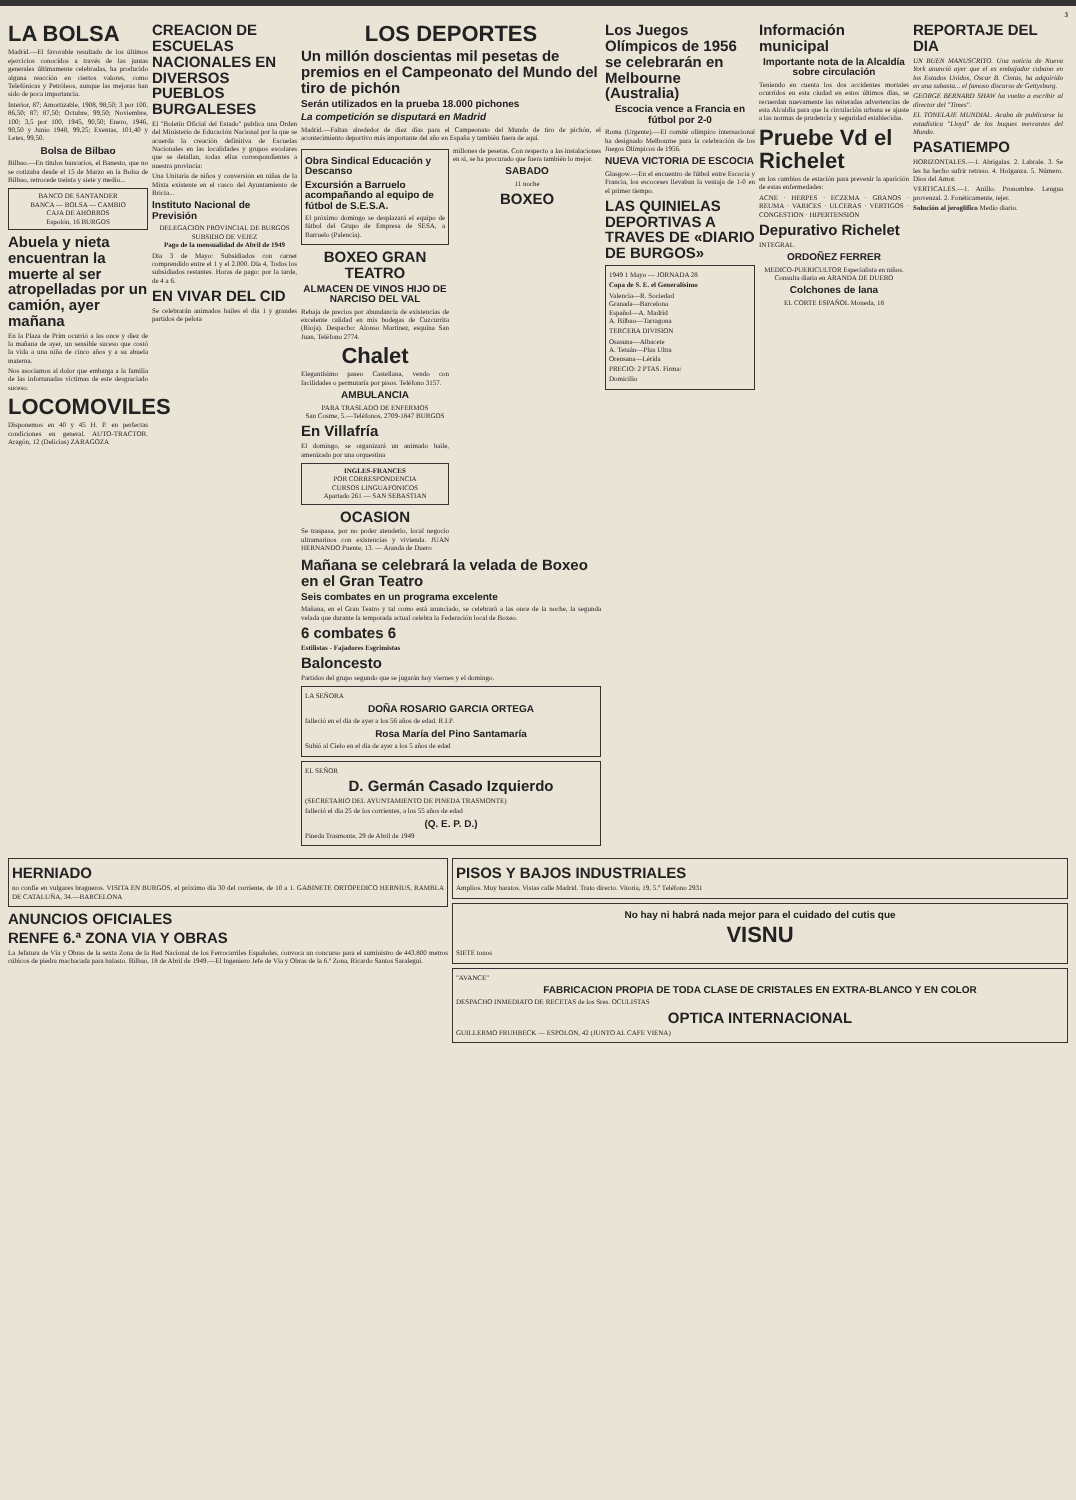3
LA BOLSA
Madrid.—El favorable resultado de los últimos ejercicios conocidos a través de las juntas generales últimamente celebradas, ha producido alguna reacción en ciertos valores, como Telefónicas y Petróleos, aunque las mejoras han sido de poca importancia.
Interior, 87; Amortizable, 1908, 98,50; 3 por 100, 86,50; 87; 87,50; Octubre, 99,50; Noviembre, 100; 3,5 por 100, 1945, 90,50; Enero, 1946, 90,50 y Junio 1948, 99,25; Exentas, 101,40 y Letes, 99,50.
Bolsa de Bilbao
Bilbao.—En títulos bancarios, el Banesto, que no se cotizaba desde el 15 de Marzo en la Bolsa de Bilbao, retrocede treinta y siete y medio...
BANCO DE SANTANDER
BANCA — BOLSA — CAMBIO
CAJA DE AHORROS
Espolón, 16 BURGOS
Abuela y nieta encuentran la muerte al ser atropelladas por un camión, ayer mañana
En la Plaza de Prim ocurrió a las once y diez de la mañana de ayer, un sensible suceso que costó la vida a una niña de cinco años y a su abuela materna.
Nos asociamos al dolor que embarga a la familia de las infortunadas víctimas de este desgraciado suceso.
LOCOMOVILES
Disponemos en 40 y 45 H. P. en perfectas condiciones en general. AUTO-TRACTOR. Aragón, 12 (Delicias) ZARAGOZA
CREACION DE ESCUELAS NACIONALES EN DIVERSOS PUEBLOS BURGALESES
El "Boletín Oficial del Estado" publica una Orden del Ministerio de Educación Nacional por la que se acuerda la creación definitiva de Escuelas Nacionales en las localidades y grupos escolares que se detallan, todas ellas correspondientes a nuestra provincia:
Una Unitaria de niños y conversión en niñas de la Mixta existente en el casco del Ayuntamiento de Bricia...
Instituto Nacional de Previsión
DELEGACION PROVINCIAL DE BURGOS
SUBSIDIO DE VEJEZ
Pago de la mensualidad de Abril de 1949
Día 3 de Mayo: Subsidiados con carnet comprendido entre el 1 y el 2.000. Día 4, Todos los subsidiados restantes. Horas de pago: por la tarde, de 4 a 6.
EN VIVAR DEL CID
Se celebrarán animados bailes el día 1 y grandes partidos de pelota
LOS DEPORTES
Un millón doscientas mil pesetas de premios en el Campeonato del Mundo del tiro de pichón
Serán utilizados en la prueba 18.000 pichones
La competición se disputará en Madrid
Madrid.—Faltan alrededor de diez días para el Campeonato del Mundo de tiro de pichón, el acontecimiento deportivo más importante del año en España y también fuera de aquí.
Obra Sindical Educación y Descanso
Excursión a Barruelo acompañando al equipo de fútbol de S.E.S.A.
El próximo domingo se desplazará el equipo de fútbol del Grupo de Empresa de SESA, a Barruelo (Palencia).
BOXEO GRAN TEATRO
ALMACEN DE VINOS HIJO DE NARCISO DEL VAL
Rebaja de precios por abundancia de existencias de excelente calidad en mis bodegas de Cuzcurrita (Rioja). Despacho: Alonso Martínez, esquina San Juan, Teléfono 2774.
Chalet
Elegantísimo paseo Castellana, vendo con facilidades o permutaría por pisos. Teléfono 3157.
AMBULANCIA
PARA TRASLADO DE ENFERMOS
San Cosme, 5.—Teléfonos, 2709-1847 BURGOS
En Villafría
El domingo, se organizará un animado baile, amenizado por una orquestina
INGLES-FRANCES
POR CORRESPONDENCIA
CURSOS LINGUAFONICOS
Apartado 261 — SAN SEBASTIAN
OCASION
Se traspasa, por no poder atenderlo, local negocio ultramarinos con existencias y vivienda. JUAN HERNANDO Puente, 13. — Aranda de Duero
millones de pesetas. Con respecto a las instalaciones en sí, se ha procurado que fuera también lo mejor.
SABADO
11 noche
BOXEO
Mañana se celebrará la velada de Boxeo en el Gran Teatro
Seis combates en un programa excelente
Mañana, en el Gran Teatro y tal como está anunciado, se celebrará a las once de la noche, la segunda velada que durante la temporada actual celebra la Federación local de Boxeo.
6 combates 6
Estilistas - Fajadores Esgrimistas
Baloncesto
Partidos del grupo segundo que se jugarán hoy viernes y el domingo.
LA SEÑORA
DOÑA ROSARIO GARCIA ORTEGA
falleció en el día de ayer a los 56 años de edad. R.I.P.
Rosa María del Pino Santamaría
Subió al Cielo en el día de ayer a los 5 años de edad
EL SEÑOR
D. Germán Casado Izquierdo
(SECRETARIO DEL AYUNTAMIENTO DE PINEDA TRASMONTE)
falleció el día 25 de los corrientes, a los 55 años de edad
(Q. E. P. D.)
Pineda Trasmonte, 29 de Abril de 1949
Los Juegos Olímpicos de 1956 se celebrarán en Melbourne (Australia)
Escocia vence a Francia en fútbol por 2-0
Roma (Urgente).—El comité olímpico internacional ha designado Melbourne para la celebración de los Juegos Olímpicos de 1956.
NUEVA VICTORIA DE ESCOCIA
Glasgow.—En el encuentro de fútbol entre Escocia y Francia, los escoceses llevaban la ventaja de 1-0 en el primer tiempo.
LAS QUINIELAS DEPORTIVAS A TRAVES DE «DIARIO DE BURGOS»
1949 1 Mayo — JORNADA 28
Copa de S. E. el Generalísimo
Valencia—R. Sociedad
Granada—Barcelona
Español—A. Madrid
A. Bilbao—Tarragona
TERCERA DIVISION
Osasuna—Albacete
A. Tetuán—Plus Ultra
Orensana—Lérida
PRECIO: 2 PTAS. Firma:
Domicilio
Información municipal
Importante nota de la Alcaldía sobre circulación
Teniendo en cuenta los dos accidentes mortales ocurridos en esta ciudad en estos últimos días, se recuerdan nuevamente las reiteradas advertencias de esta Alcaldía para que la circulación urbana se ajuste a las normas de prudencia y seguridad establecidas.
Pruebe Vd el Richelet
en los cambios de estación para prevenir la aparición de estas enfermedades:
ACNE · HERPES · ECZEMA · GRANOS · REUMA · VARICES · ULCERAS · VERTIGOS · CONGESTION · HIPERTENSION
Depurativo Richelet
INTEGRAL
ORDOÑEZ FERRER
MEDICO-PUERICULTOR Especialista en niños. Consulta diaria en ARANDA DE DUERO
Colchones de lana
EL CORTE ESPAÑOL Moneda, 18
REPORTAJE DEL DIA
UN BUEN MANUSCRITO. Una noticia de Nueva York anunció ayer que el ex embajador cubano en los Estados Unidos, Oscar B. Cintas, ha adquirido en una subasta... el famoso discurso de Gettysburg.
GEORGE BERNARD SHAW ha vuelto a escribir al director del "Times".
EL TONELAJE MUNDIAL. Acaba de publicarse la estadística "Lloyd" de los buques mercantes del Mundo.
PASATIEMPO
HORIZONTALES.—1. Abrigalas. 2. Labrale. 3. Se les ha hecho sufrir retraso. 4. Holganza. 5. Número. Dios del Amor.
VERTICALES.—1. Anillo. Pronombre. Lengua provenzal. 2. Fonéticamente, tejer.
Solución al jeroglífico Medio diario.
HERNIADO
no confíe en vulgares bragueros. VISITA EN BURGOS, el próximo día 30 del corriente, de 10 a 1. GABINETE ORTOPEDICO HERNIUS, RAMBLA DE CATALUÑA, 34.—BARCELONA
ANUNCIOS OFICIALES
RENFE 6.ª ZONA VIA Y OBRAS
La Jefatura de Vía y Obras de la sexta Zona de la Red Nacional de los Ferrocarriles Españoles, convoca un concurso para el suministro de 443.800 metros cúbicos de piedra machacada para balasto. Bilbao, 18 de Abril de 1949.—El Ingeniero Jefe de Vía y Obras de la 6.ª Zona, Ricardo Santos Saralegui.
PISOS Y BAJOS INDUSTRIALES
Amplios. Muy baratos. Vistas calle Madrid. Trato directo. Vitoria, 19, 5.º Teléfono 2931
No hay ni habrá nada mejor para el cuidado del cutis que
VISNU
SIETE tonos
"AVANCE"
FABRICACION PROPIA DE TODA CLASE DE CRISTALES EN EXTRA-BLANCO Y EN COLOR
DESPACHO INMEDIATO DE RECETAS de los Sres. OCULISTAS
OPTICA INTERNACIONAL
GUILLERMO FRUHBECK — ESPOLON, 42 (JUNTO AL CAFE VIENA)